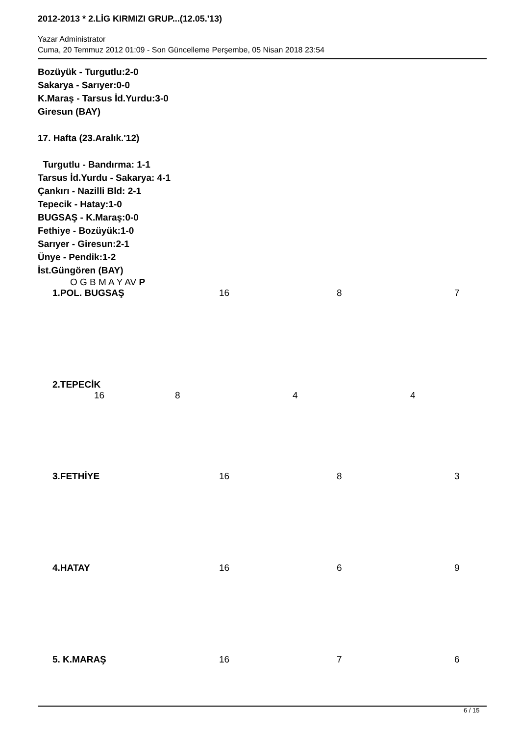2012-2013 * 2.LİG KIRMIZI GRUP...(12.05.'13)
Yazar Administrator
Cuma, 20 Temmuz 2012 01:09 - Son Güncelleme Perşembe, 05 Nisan 2018 23:54
Bozüyük - Turgutlu:2-0
Sakarya - Sarıyer:0-0
K.Maraş - Tarsus İd.Yurdu:3-0
Giresun (BAY)
17. Hafta (23.Aralık.'12)
Turgutlu - Bandırma: 1-1
Tarsus İd.Yurdu - Sakarya: 4-1
Çankırı - Nazilli Bld: 2-1
Tepecik - Hatay:1-0
BUGSAŞ - K.Maraş:0-0
Fethiye - Bozüyük:1-0
Sarıyer - Giresun:2-1
Ünye - Pendik:1-2
İst.Güngören (BAY)
O G B M A Y AV P
| 1.POL. BUGSAŞ | 16 | 8 | 7 |
| 2.TEPECİK 16 8 4 4 | | | |
| 3.FETHİYE | 16 | 8 | 3 |
| 4.HATAY | 16 | 6 | 9 |
| 5. K.MARAŞ | 16 | 7 | 6 |
6 / 15